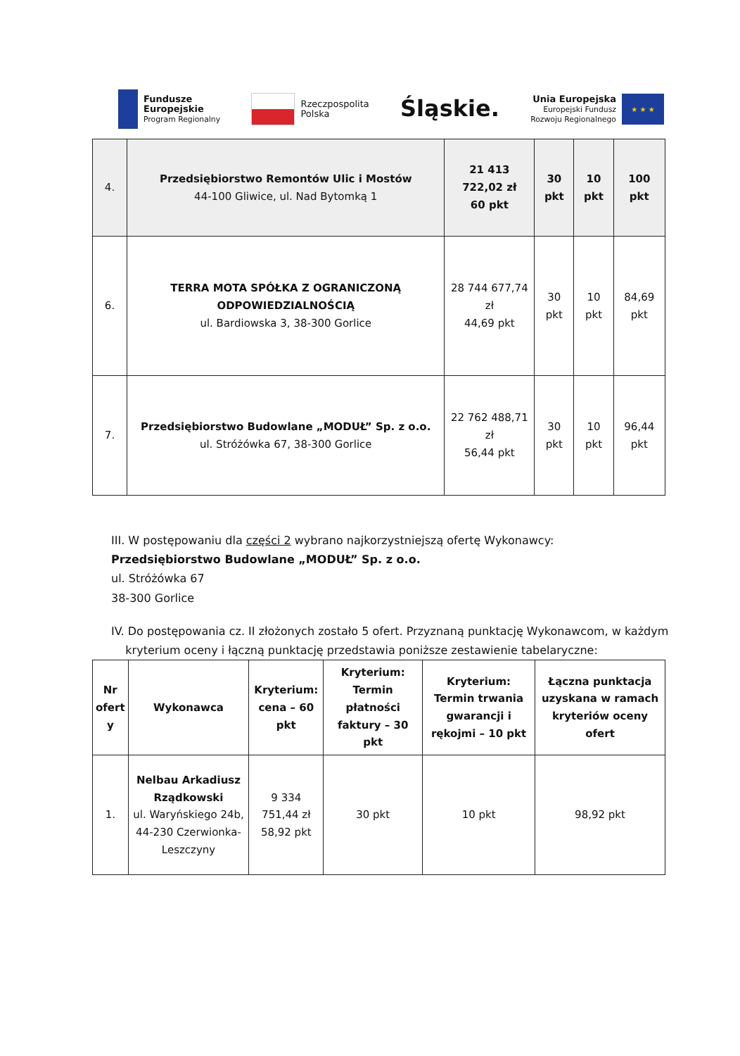Fundusze
Europejskie
Program Regionalny
Rzeczpospolita
Polska
Śląskie.
Unia Europejska
Europejski Fundusz
Rozwoju Regionalnego
★ ★ ★
| 4. | Przedsiębiorstwo Remontów Ulic i Mostów 44-100 Gliwice, ul. Nad Bytomką 1 | 21 413 722,02 zł 60 pkt | 30 pkt | 10 pkt | 100 pkt |
| 6. | TERRA MOTA SPÓŁKA Z OGRANICZONĄ ODPOWIEDZIALNOŚCIĄ ul. Bardiowska 3, 38-300 Gorlice | 28 744 677,74 zł 44,69 pkt | 30 pkt | 10 pkt | 84,69 pkt |
| 7. | Przedsiębiorstwo Budowlane „MODUŁ” Sp. z o.o. ul. Stróżówka 67, 38-300 Gorlice | 22 762 488,71 zł 56,44 pkt | 30 pkt | 10 pkt | 96,44 pkt |
III. W postępowaniu dla części 2 wybrano najkorzystniejszą ofertę Wykonawcy:
Przedsiębiorstwo Budowlane „MODUŁ” Sp. z o.o.
ul. Stróżówka 67
38-300 Gorlice
IV. Do postępowania cz. II złożonych zostało 5 ofert. Przyznaną punktację Wykonawcom, w każdym
kryterium oceny i łączną punktację przedstawia poniższe zestawienie tabelaryczne:
| Nr ofert y | Wykonawca | Kryterium: cena – 60 pkt | Kryterium: Termin płatności faktury – 30 pkt | Kryterium: Termin trwania gwarancji i rękojmi – 10 pkt | Łączna punktacja uzyskana w ramach kryteriów oceny ofert |
| --- | --- | --- | --- | --- | --- |
| 1. | Nelbau Arkadiusz Rządkowski ul. Waryńskiego 24b, 44-230 Czerwionka-Leszczyny | 9 334 751,44 zł 58,92 pkt | 30 pkt | 10 pkt | 98,92 pkt |